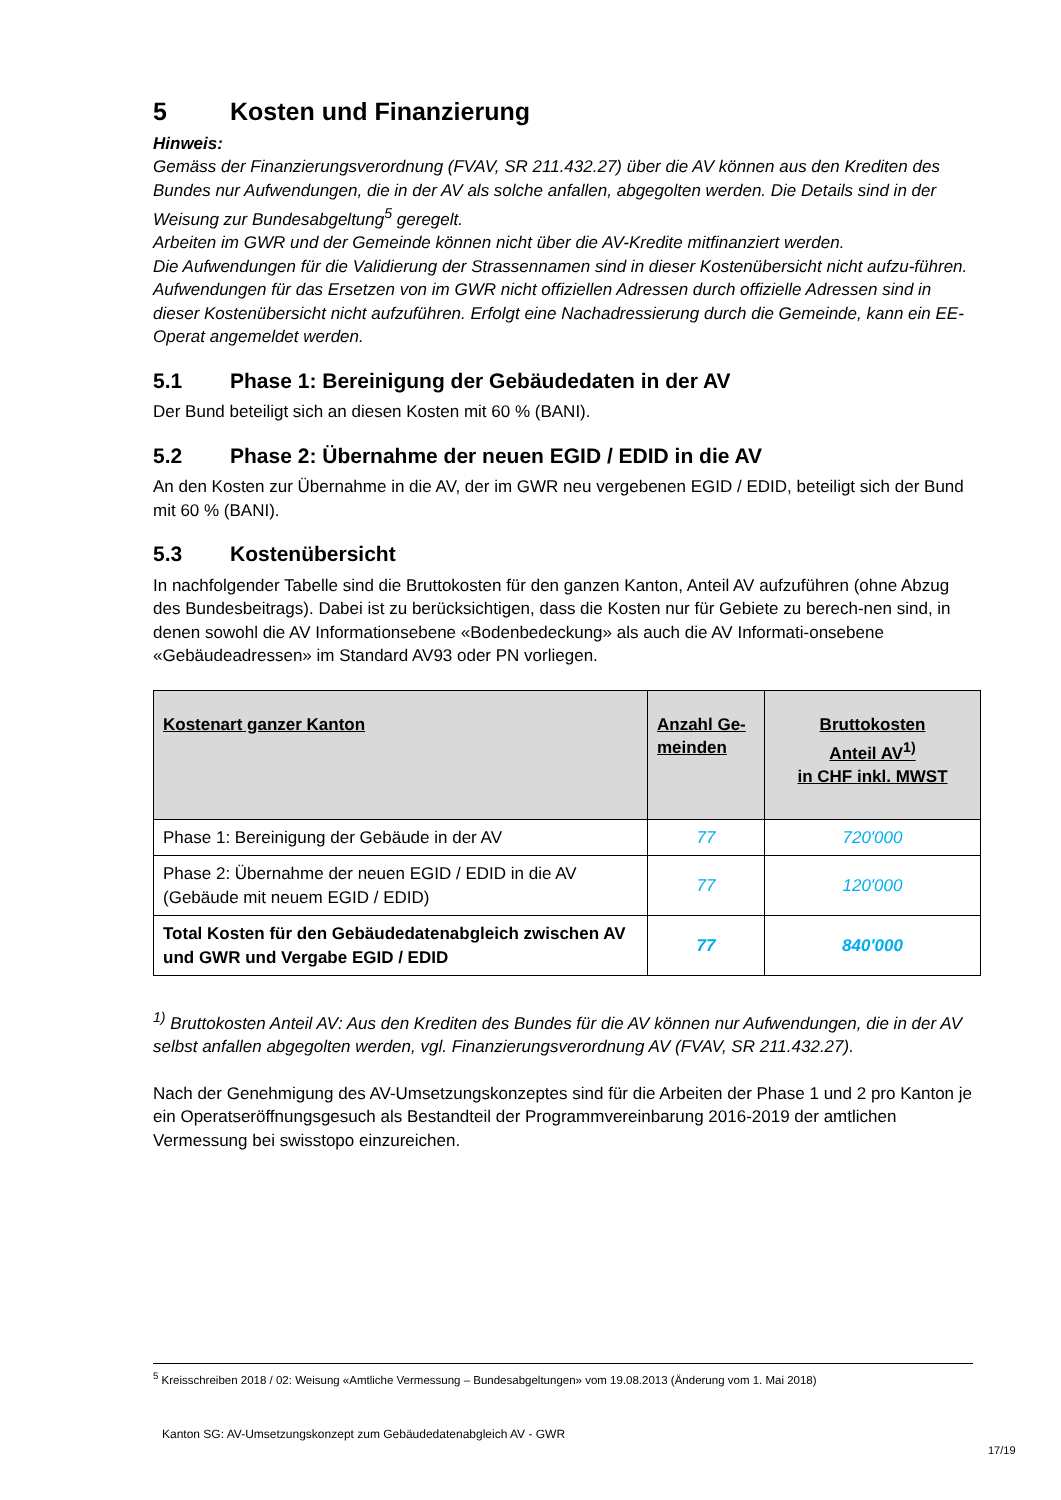5 Kosten und Finanzierung
Hinweis:
Gemäss der Finanzierungsverordnung (FVAV, SR 211.432.27) über die AV können aus den Krediten des Bundes nur Aufwendungen, die in der AV als solche anfallen, abgegolten werden. Die Details sind in der Weisung zur Bundesabgeltung<sup>5</sup> geregelt.
Arbeiten im GWR und der Gemeinde können nicht über die AV-Kredite mitfinanziert werden.
Die Aufwendungen für die Validierung der Strassennamen sind in dieser Kostenübersicht nicht aufzu-führen.
Aufwendungen für das Ersetzen von im GWR nicht offiziellen Adressen durch offizielle Adressen sind in dieser Kostenübersicht nicht aufzuführen. Erfolgt eine Nachadressierung durch die Gemeinde, kann ein EE-Operat angemeldet werden.
5.1 Phase 1: Bereinigung der Gebäudedaten in der AV
Der Bund beteiligt sich an diesen Kosten mit 60 % (BANI).
5.2 Phase 2: Übernahme der neuen EGID / EDID in die AV
An den Kosten zur Übernahme in die AV, der im GWR neu vergebenen EGID / EDID, beteiligt sich der Bund mit 60 % (BANI).
5.3 Kostenübersicht
In nachfolgender Tabelle sind die Bruttokosten für den ganzen Kanton, Anteil AV aufzuführen (ohne Abzug des Bundesbeitrags). Dabei ist zu berücksichtigen, dass die Kosten nur für Gebiete zu berech-nen sind, in denen sowohl die AV Informationsebene «Bodenbedeckung» als auch die AV Informati-onsebene «Gebäudeadressen» im Standard AV93 oder PN vorliegen.
| Kostenart ganzer Kanton | Anzahl Ge-meinden | Bruttokosten Anteil AV<sup>1)</sup> in CHF inkl. MWST |
| --- | --- | --- |
| Phase 1: Bereinigung der Gebäude in der AV | 77 | 720'000 |
| Phase 2: Übernahme der neuen EGID / EDID in die AV (Gebäude mit neuem EGID / EDID) | 77 | 120'000 |
| Total Kosten für den Gebäudedatenabgleich zwischen AV und GWR und Vergabe EGID / EDID | 77 | 840'000 |
<sup>1)</sup> Bruttokosten Anteil AV: Aus den Krediten des Bundes für die AV können nur Aufwendungen, die in der AV selbst anfallen abgegolten werden, vgl. Finanzierungsverordnung AV (FVAV, SR 211.432.27).
Nach der Genehmigung des AV-Umsetzungskonzeptes sind für die Arbeiten der Phase 1 und 2 pro Kanton je ein Operatseröffnungsgesuch als Bestandteil der Programmvereinbarung 2016-2019 der amtlichen Vermessung bei swisstopo einzureichen.
<sup>5</sup> Kreisschreiben 2018 / 02: Weisung «Amtliche Vermessung – Bundesabgeltungen» vom 19.08.2013 (Änderung vom 1. Mai 2018)
Kanton SG: AV-Umsetzungskonzept zum Gebäudedatenabgleich AV - GWR
17/19